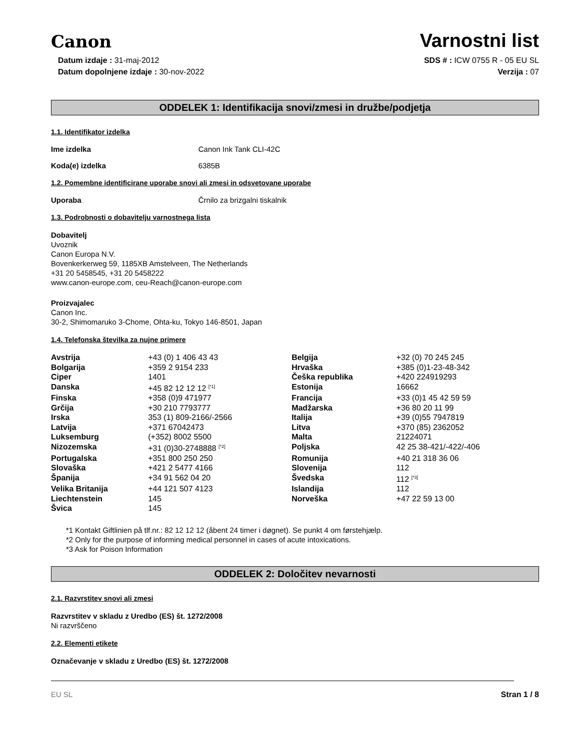Canon
Varnostni list
Datum izdaje : 31-maj-2012
Datum dopolnjene izdaje : 30-nov-2022
SDS # : ICW 0755 R - 05 EU SL
Verzija : 07
ODDELEK 1: Identifikacija snovi/zmesi in družbe/podjetja
1.1. Identifikator izdelka
Ime izdelka Canon Ink Tank CLI-42C
Koda(e) izdelka 6385B
1.2. Pomembne identificirane uporabe snovi ali zmesi in odsvetovane uporabe
Uporaba Črnilo za brizgalni tiskalnik
1.3. Podrobnosti o dobavitelju varnostnega lista
Dobavitelj
Uvoznik
Canon Europa N.V.
Bovenkerkerweg 59, 1185XB Amstelveen, The Netherlands
+31 20 5458545, +31 20 5458222
www.canon-europe.com, ceu-Reach@canon-europe.com
Proizvajalec
Canon Inc.
30-2, Shimomaruko 3-Chome, Ohta-ku, Tokyo 146-8501, Japan
1.4. Telefonska številka za nujne primere
| Avstrija | +43 (0) 1 406 43 43 | Belgija | +32 (0) 70 245 245 |
| Bolgarija | +359 2 9154 233 | Hrvaška | +385 (0)1-23-48-342 |
| Ciper | 1401 | Češka republika | +420 224919293 |
| Danska | +45 82 12 12 12 <sup>[*1]</sup> | Estonija | 16662 |
| Finska | +358 (0)9 471977 | Francija | +33 (0)1 45 42 59 59 |
| Grčija | +30 210 7793777 | Madžarska | +36 80 20 11 99 |
| Irska | 353 (1) 809-2166/-2566 | Italija | +39 (0)55 7947819 |
| Latvija | +371 67042473 | Litva | +370 (85) 2362052 |
| Luksemburg | (+352) 8002 5500 | Malta | 21224071 |
| Nizozemska | +31 (0)30-2748888 <sup>[*2]</sup> | Poljska | 42 25 38-421/-422/-406 |
| Portugalska | +351 800 250 250 | Romunija | +40 21 318 36 06 |
| Slovaška | +421 2 5477 4166 | Slovenija | 112 |
| Španija | +34 91 562 04 20 | Švedska | 112 <sup>[*3]</sup> |
| Velika Britanija | +44 121 507 4123 | Islandija | 112 |
| Liechtenstein | 145 | Norveška | +47 22 59 13 00 |
| Švica | 145 | | |
*1 Kontakt Giftlinien på tlf.nr.: 82 12 12 12 (åbent 24 timer i døgnet). Se punkt 4 om førstehjælp.
*2 Only for the purpose of informing medical personnel in cases of acute intoxications.
*3 Ask for Poison Information
ODDELEK 2: Določitev nevarnosti
2.1. Razvrstitev snovi ali zmesi
Razvrstitev v skladu z Uredbo (ES) št. 1272/2008
Ni razvrščeno
2.2. Elementi etikete
Označevanje v skladu z Uredbo (ES) št. 1272/2008
EU SL Stran 1 / 8